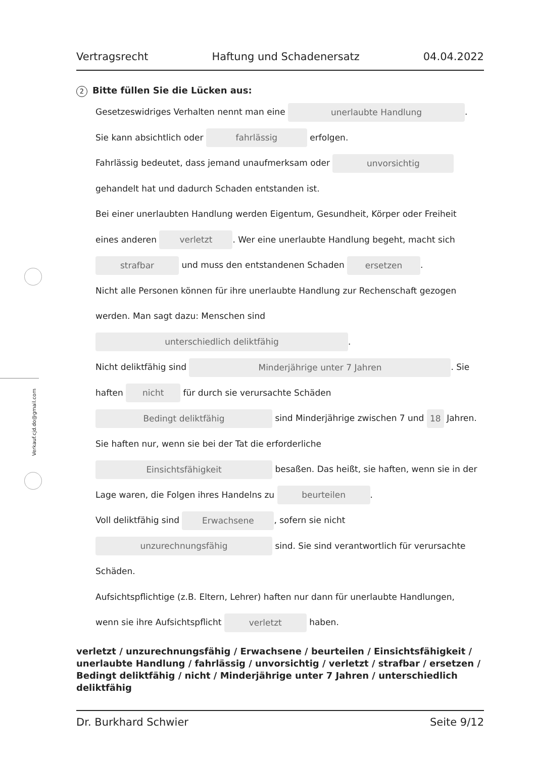Verkauf.cjd.do@gmail.com
Vertragsrecht Haftung und Schadenersatz 04.04.2022
2 Bitte füllen Sie die Lücken aus:
Gesetzeswidriges Verhalten nennt man eine unerlaubte Handlung.
Sie kann absichtlich oder fahrlässig erfolgen.
Fahrlässig bedeutet, dass jemand unaufmerksam oder unvorsichtig
gehandelt hat und dadurch Schaden entstanden ist.
Bei einer unerlaubten Handlung werden Eigentum, Gesundheit, Körper oder Freiheit
eines anderen verletzt. Wer eine unerlaubte Handlung begeht, macht sich
strafbar und muss den entstandenen Schaden ersetzen.
Nicht alle Personen können für ihre unerlaubte Handlung zur Rechenschaft gezogen
werden. Man sagt dazu: Menschen sind
unterschiedlich deliktfähig.
Nicht deliktfähig sind Minderjährige unter 7 Jahren. Sie
haften nicht für durch sie verursachte Schäden
Bedingt deliktfähig sind Minderjährige zwischen 7 und 18 Jahren.
Sie haften nur, wenn sie bei der Tat die erforderliche
Einsichtsfähigkeit besaßen. Das heißt, sie haften, wenn sie in der
Lage waren, die Folgen ihres Handelns zu beurteilen.
Voll deliktfähig sind Erwachsene, sofern sie nicht
unzurechnungsfähig sind. Sie sind verantwortlich für verursachte
Schäden.
Aufsichtspflichtige (z.B. Eltern, Lehrer) haften nur dann für unerlaubte Handlungen,
wenn sie ihre Aufsichtspflicht verletzt haben.
verletzt / unzurechnungsfähig / Erwachsene / beurteilen / Einsichtsfähigkeit / unerlaubte Handlung / fahrlässig / unvorsichtig / verletzt / strafbar / ersetzen / Bedingt deliktfähig / nicht / Minderjährige unter 7 Jahren / unterschiedlich deliktfähig
Dr. Burkhard Schwier Seite 9/12